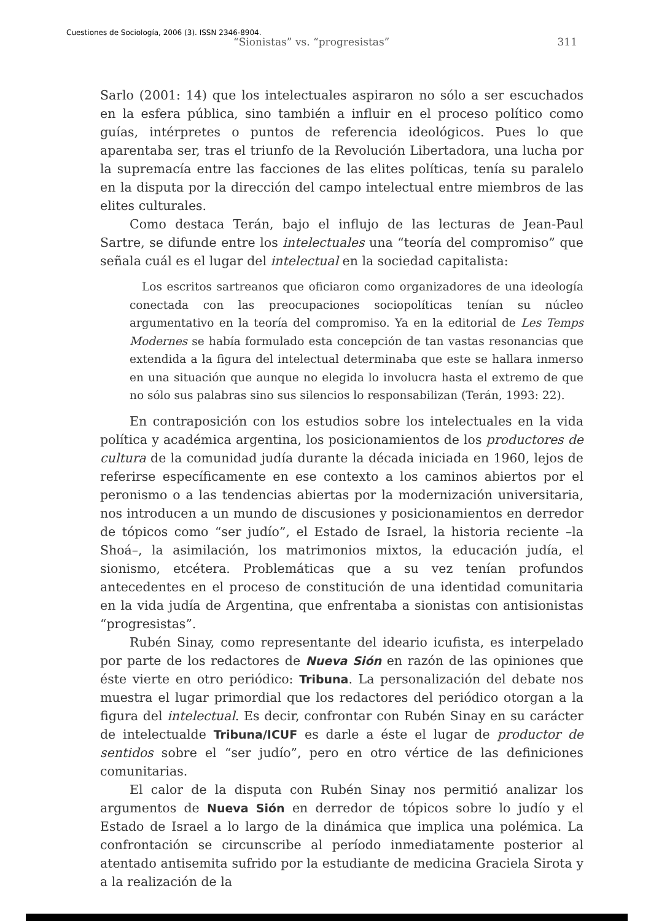Cuestiones de Sociología, 2006 (3). ISSN 2346-8904.
“Sionistas” vs. “progresistas” 311
Sarlo (2001: 14) que los intelectuales aspiraron no sólo a ser escuchados en la esfera pública, sino también a influir en el proceso político como guías, intérpretes o puntos de referencia ideológicos. Pues lo que aparentaba ser, tras el triunfo de la Revolución Libertadora, una lucha por la supremacía entre las facciones de las elites políticas, tenía su paralelo en la disputa por la dirección del campo intelectual entre miembros de las elites culturales.
Como destaca Terán, bajo el influjo de las lecturas de Jean-Paul Sartre, se difunde entre los intelectuales una “teoría del compromiso” que señala cuál es el lugar del intelectual en la sociedad capitalista:
Los escritos sartreanos que oficiaron como organizadores de una ideología conectada con las preocupaciones sociopolíticas tenían su núcleo argumentativo en la teoría del compromiso. Ya en la editorial de Les Temps Modernes se había formulado esta concepción de tan vastas resonancias que extendida a la figura del intelectual determinaba que este se hallara inmerso en una situación que aunque no elegida lo involucra hasta el extremo de que no sólo sus palabras sino sus silencios lo responsabilizan (Terán, 1993: 22).
En contraposición con los estudios sobre los intelectuales en la vida política y académica argentina, los posicionamientos de los productores de cultura de la comunidad judía durante la década iniciada en 1960, lejos de referirse específicamente en ese contexto a los caminos abiertos por el peronismo o a las tendencias abiertas por la modernización universitaria, nos introducen a un mundo de discusiones y posicionamientos en derredor de tópicos como “ser judío”, el Estado de Israel, la historia reciente –la Shoá–, la asimilación, los matrimonios mixtos, la educación judía, el sionismo, etcétera. Problemáticas que a su vez tenían profundos antecedentes en el proceso de constitución de una identidad comunitaria en la vida judía de Argentina, que enfrentaba a sionistas con antisionistas “progresistas”.
Rubén Sinay, como representante del ideario icufista, es interpelado por parte de los redactores de Nueva Sión en razón de las opiniones que éste vierte en otro periódico: Tribuna. La personalización del debate nos muestra el lugar primordial que los redactores del periódico otorgan a la figura del intelectual. Es decir, confrontar con Rubén Sinay en su carácter de intelectualde Tribuna/ICUF es darle a éste el lugar de productor de sentidos sobre el “ser judío”, pero en otro vértice de las definiciones comunitarias.
El calor de la disputa con Rubén Sinay nos permitió analizar los argumentos de Nueva Sión en derredor de tópicos sobre lo judío y el Estado de Israel a lo largo de la dinámica que implica una polémica. La confrontación se circunscribe al período inmediatamente posterior al atentado antisemita sufrido por la estudiante de medicina Graciela Sirota y a la realización de la